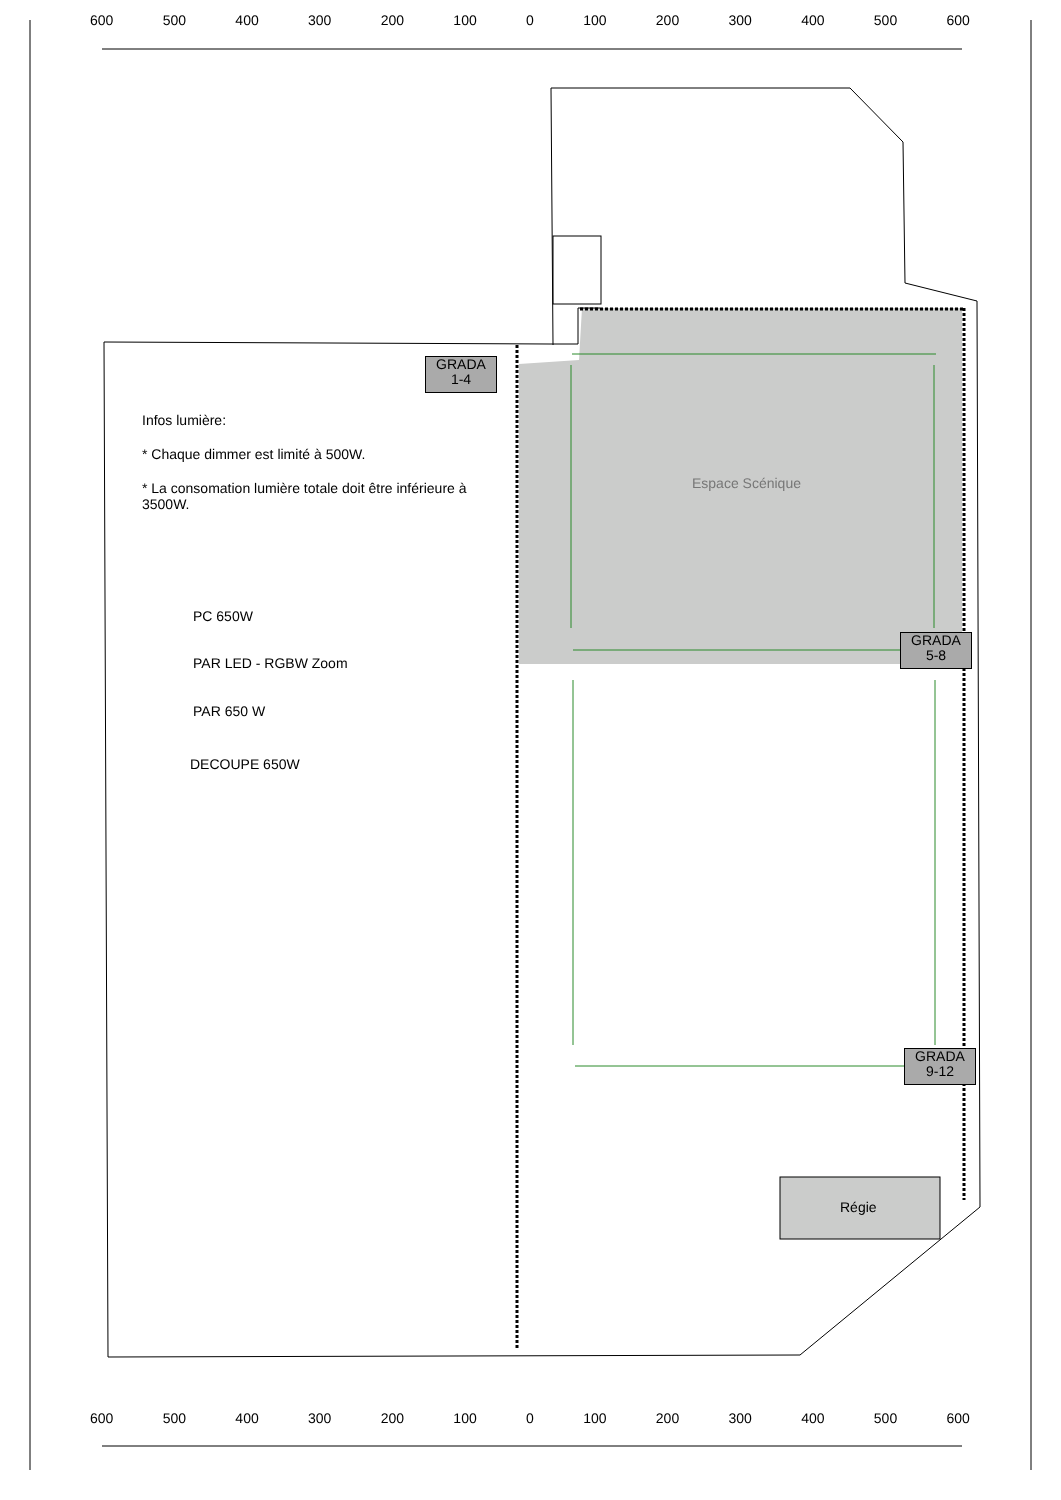600 500 400 300 200 100 0 100 200 300 400 500 600
600 500 400 300 200 100 0 100 200 300 400 500 600
GRADA
1-4
GRADA
5-8
GRADA
9-12
Infos lumière:
* Chaque dimmer est limité à 500W.
* La consomation lumière totale doit être inférieure à 3500W.
PC 650W
PAR LED - RGBW Zoom
PAR 650 W
DECOUPE 650W
Espace Scénique
Régie